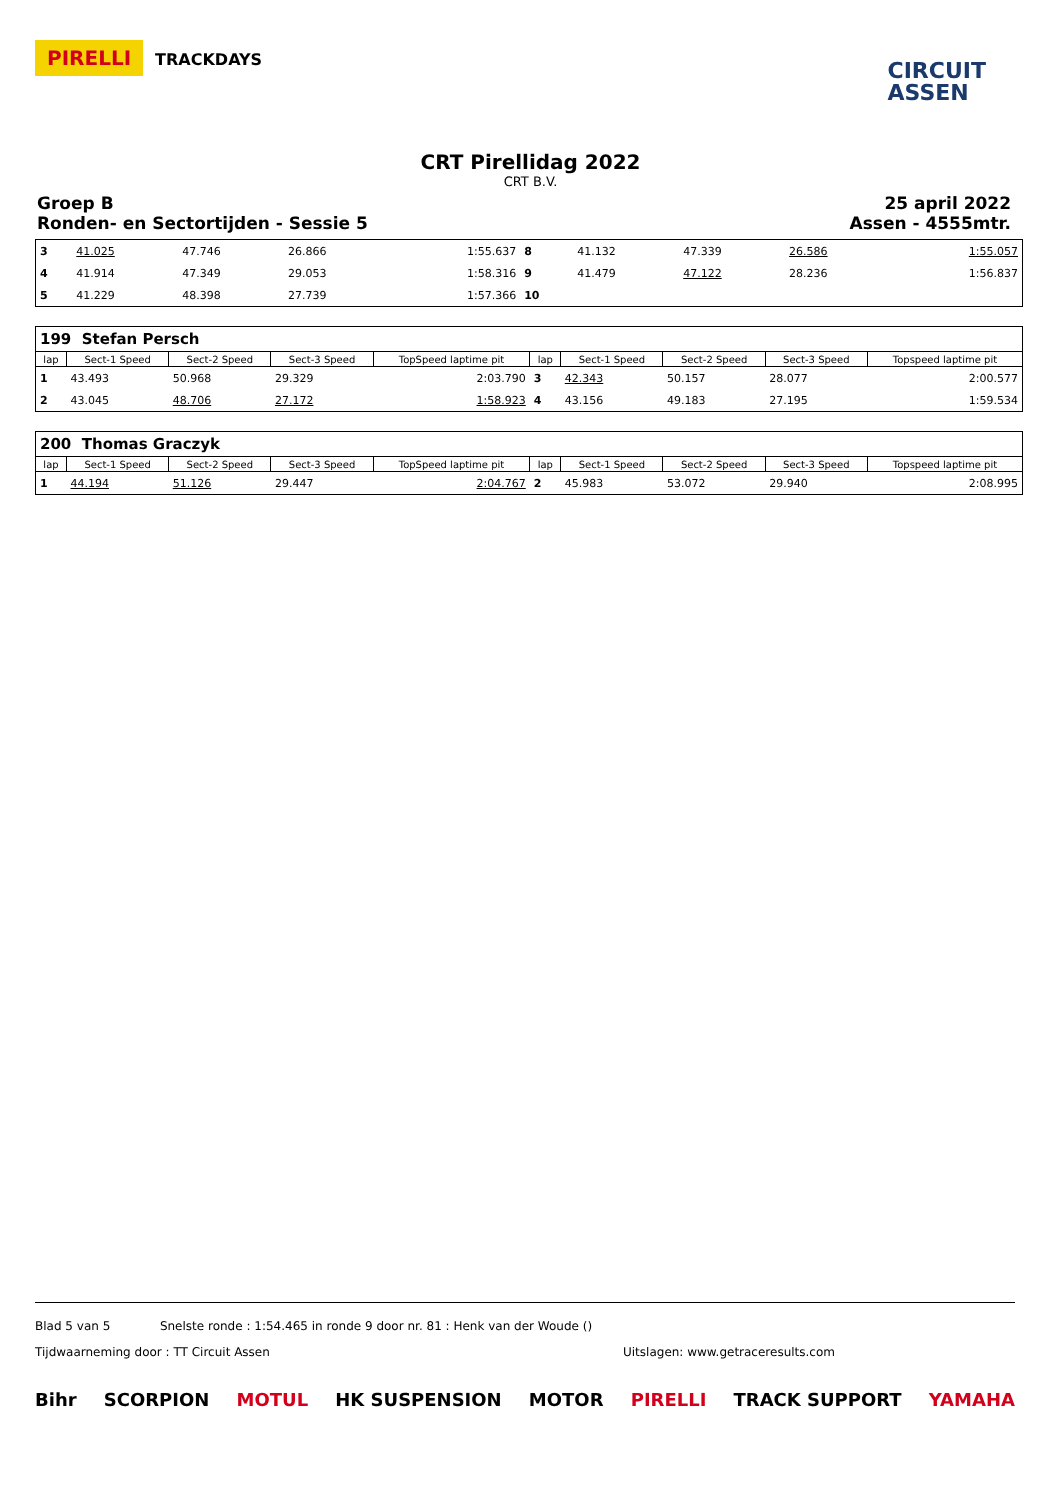PIRELLI TRACKDAYS
CIRCUIT
ASSEN
CRT Pirellidag 2022
CRT B.V.
Groep B
Ronden- en Sectortijden - Sessie 5
25 april 2022
Assen - 4555mtr.
| 3 | 41.025 | 47.746 | 26.866 | 1:55.637 | 8 | 41.132 | 47.339 | 26.586 | 1:55.057 |
| 4 | 41.914 | 47.349 | 29.053 | 1:58.316 | 9 | 41.479 | 47.122 | 28.236 | 1:56.837 |
| 5 | 41.229 | 48.398 | 27.739 | 1:57.366 | 10 | | | | |
| 199 Stefan Persch | | | | | | | | | |
| lap | Sect-1 Speed | Sect-2 Speed | Sect-3 Speed | TopSpeed laptime pit | lap | Sect-1 Speed | Sect-2 Speed | Sect-3 Speed | Topspeed laptime pit |
| 1 | 43.493 | 50.968 | 29.329 | 2:03.790 | 3 | 42.343 | 50.157 | 28.077 | 2:00.577 |
| 2 | 43.045 | 48.706 | 27.172 | 1:58.923 | 4 | 43.156 | 49.183 | 27.195 | 1:59.534 |
| 200 Thomas Graczyk | | | | | | | | | |
| lap | Sect-1 Speed | Sect-2 Speed | Sect-3 Speed | TopSpeed laptime pit | lap | Sect-1 Speed | Sect-2 Speed | Sect-3 Speed | Topspeed laptime pit |
| 1 | 44.194 | 51.126 | 29.447 | 2:04.767 | 2 | 45.983 | 53.072 | 29.940 | 2:08.995 |
Blad 5 van 5 Snelste ronde : 1:54.465 in ronde 9 door nr. 81 : Henk van der Woude ()
Tijdwaarneming door : TT Circuit Assen Uitslagen: www.getraceresults.com
Bihr SCORPION MOTUL HK SUSPENSION MOTOR PIRELLI TRACK SUPPORT YAMAHA